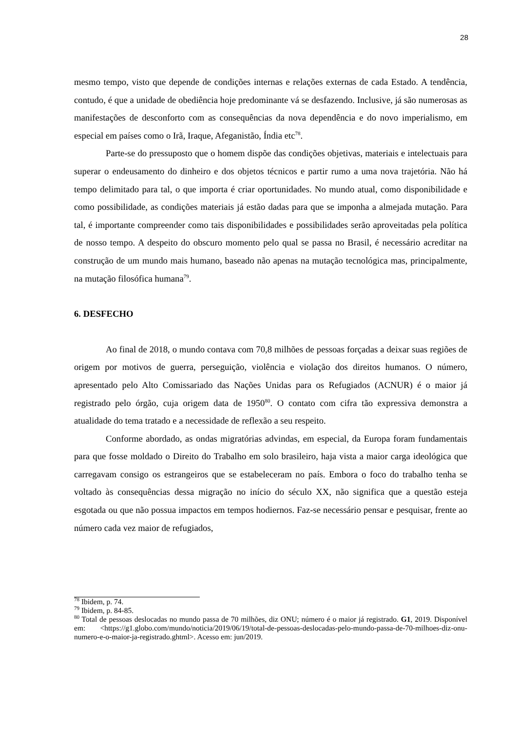28
mesmo tempo, visto que depende de condições internas e relações externas de cada Estado. A tendência, contudo, é que a unidade de obediência hoje predominante vá se desfazendo. Inclusive, já são numerosas as manifestações de desconforto com as consequências da nova dependência e do novo imperialismo, em especial em países como o Irã, Iraque, Afeganistão, Índia etc<sup>78</sup>.
Parte-se do pressuposto que o homem dispõe das condições objetivas, materiais e intelectuais para superar o endeusamento do dinheiro e dos objetos técnicos e partir rumo a uma nova trajetória. Não há tempo delimitado para tal, o que importa é criar oportunidades. No mundo atual, como disponibilidade e como possibilidade, as condições materiais já estão dadas para que se imponha a almejada mutação. Para tal, é importante compreender como tais disponibilidades e possibilidades serão aproveitadas pela política de nosso tempo. A despeito do obscuro momento pelo qual se passa no Brasil, é necessário acreditar na construção de um mundo mais humano, baseado não apenas na mutação tecnológica mas, principalmente, na mutação filosófica humana<sup>79</sup>.
6. DESFECHO
Ao final de 2018, o mundo contava com 70,8 milhões de pessoas forçadas a deixar suas regiões de origem por motivos de guerra, perseguição, violência e violação dos direitos humanos. O número, apresentado pelo Alto Comissariado das Nações Unidas para os Refugiados (ACNUR) é o maior já registrado pelo órgão, cuja origem data de 1950<sup>80</sup>. O contato com cifra tão expressiva demonstra a atualidade do tema tratado e a necessidade de reflexão a seu respeito.
Conforme abordado, as ondas migratórias advindas, em especial, da Europa foram fundamentais para que fosse moldado o Direito do Trabalho em solo brasileiro, haja vista a maior carga ideológica que carregavam consigo os estrangeiros que se estabeleceram no país. Embora o foco do trabalho tenha se voltado às consequências dessa migração no início do século XX, não significa que a questão esteja esgotada ou que não possua impactos em tempos hodiernos. Faz-se necessário pensar e pesquisar, frente ao número cada vez maior de refugiados,
<sup>78</sup> Ibidem, p. 74.
<sup>79</sup> Ibidem, p. 84-85.
<sup>80</sup> Total de pessoas deslocadas no mundo passa de 70 milhões, diz ONU; número é o maior já registrado. G1, 2019. Disponível em: <https://g1.globo.com/mundo/noticia/2019/06/19/total-de-pessoas-deslocadas-pelo-mundo-passa-de-70-milhoes-diz-onu-numero-e-o-maior-ja-registrado.ghtml>. Acesso em: jun/2019.